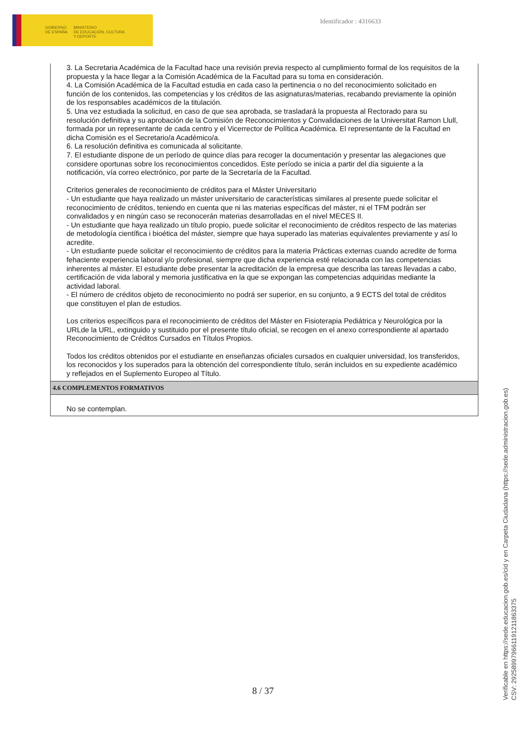GOBIERNO
DE ESPAÑA
MINISTERIO
DE EDUCACIÓN, CULTURA
Y DEPORTE
Identificador : 4316633
3. La Secretaria Académica de la Facultad hace una revisión previa respecto al cumplimiento formal de los requisitos de la propuesta y la hace llegar a la Comisión Académica de la Facultad para su toma en consideración.
4. La Comisión Académica de la Facultad estudia en cada caso la pertinencia o no del reconocimiento solicitado en función de los contenidos, las competencias y los créditos de las asignaturas/materias, recabando previamente la opinión de los responsables académicos de la titulación.
5. Una vez estudiada la solicitud, en caso de que sea aprobada, se trasladará la propuesta al Rectorado para su resolución definitiva y su aprobación de la Comisión de Reconocimientos y Convalidaciones de la Universitat Ramon Llull, formada por un representante de cada centro y el Vicerrector de Política Académica. El representante de la Facultad en dicha Comisión es el Secretario/a Académico/a.
6. La resolución definitiva es comunicada al solicitante.
7. El estudiante dispone de un período de quince días para recoger la documentación y presentar las alegaciones que considere oportunas sobre los reconocimientos concedidos. Este período se inicia a partir del día siguiente a la notificación, vía correo electrónico, por parte de la Secretaría de la Facultad.
Criterios generales de reconocimiento de créditos para el Máster Universitario
- Un estudiante que haya realizado un máster universitario de características similares al presente puede solicitar el reconocimiento de créditos, teniendo en cuenta que ni las materias específicas del máster, ni el TFM podrán ser convalidados y en ningún caso se reconocerán materias desarrolladas en el nivel MECES II.
- Un estudiante que haya realizado un título propio, puede solicitar el reconocimiento de créditos respecto de las materias de metodología científica i bioética del máster, siempre que haya superado las materias equivalentes previamente y así lo acredite.
- Un estudiante puede solicitar el reconocimiento de créditos para la materia Prácticas externas cuando acredite de forma fehaciente experiencia laboral y/o profesional, siempre que dicha experiencia esté relacionada con las competencias inherentes al máster. El estudiante debe presentar la acreditación de la empresa que describa las tareas llevadas a cabo, certificación de vida laboral y memoria justificativa en la que se expongan las competencias adquiridas mediante la actividad laboral.
- El número de créditos objeto de reconocimiento no podrá ser superior, en su conjunto, a 9 ECTS del total de créditos que constituyen el plan de estudios.
Los criterios específicos para el reconocimiento de créditos del Máster en Fisioterapia Pediátrica y Neurológica por la URLde la URL, extinguido y sustituido por el presente título oficial, se recogen en el anexo correspondiente al apartado Reconocimiento de Créditos Cursados en Títulos Propios.
Todos los créditos obtenidos por el estudiante en enseñanzas oficiales cursados en cualquier universidad, los transferidos, los reconocidos y los superados para la obtención del correspondiente título, serán incluidos en su expediente académico y reflejados en el Suplemento Europeo al Título.
4.6 COMPLEMENTOS FORMATIVOS
No se contemplan.
8 / 37
Verificable en https://sede.educacion.gob.es/cid y en Carpeta Ciudadana (https://sede.administracion.gob.es)
CSV: 292589979661191211863375